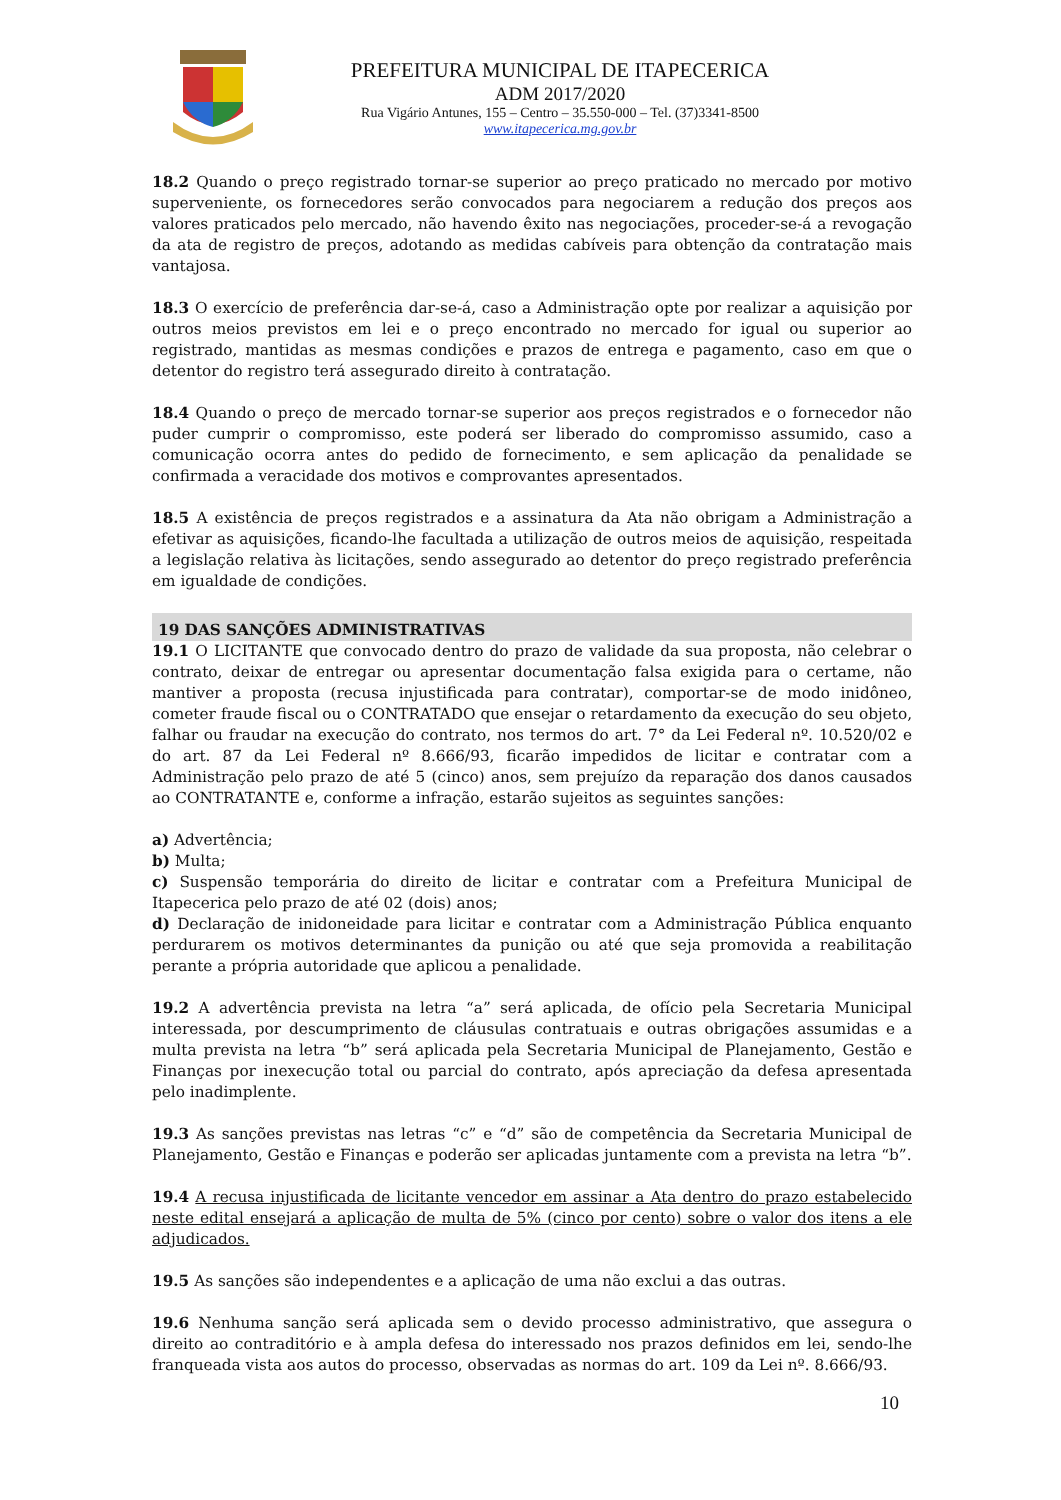PREFEITURA MUNICIPAL DE ITAPECERICA
ADM 2017/2020
Rua Vigário Antunes, 155 – Centro – 35.550-000 – Tel. (37)3341-8500
www.itapecerica.mg.gov.br
18.2 Quando o preço registrado tornar-se superior ao preço praticado no mercado por motivo superveniente, os fornecedores serão convocados para negociarem a redução dos preços aos valores praticados pelo mercado, não havendo êxito nas negociações, proceder-se-á a revogação da ata de registro de preços, adotando as medidas cabíveis para obtenção da contratação mais vantajosa.
18.3 O exercício de preferência dar-se-á, caso a Administração opte por realizar a aquisição por outros meios previstos em lei e o preço encontrado no mercado for igual ou superior ao registrado, mantidas as mesmas condições e prazos de entrega e pagamento, caso em que o detentor do registro terá assegurado direito à contratação.
18.4 Quando o preço de mercado tornar-se superior aos preços registrados e o fornecedor não puder cumprir o compromisso, este poderá ser liberado do compromisso assumido, caso a comunicação ocorra antes do pedido de fornecimento, e sem aplicação da penalidade se confirmada a veracidade dos motivos e comprovantes apresentados.
18.5 A existência de preços registrados e a assinatura da Ata não obrigam a Administração a efetivar as aquisições, ficando-lhe facultada a utilização de outros meios de aquisição, respeitada a legislação relativa às licitações, sendo assegurado ao detentor do preço registrado preferência em igualdade de condições.
19 DAS SANÇÕES ADMINISTRATIVAS
19.1 O LICITANTE que convocado dentro do prazo de validade da sua proposta, não celebrar o contrato, deixar de entregar ou apresentar documentação falsa exigida para o certame, não mantiver a proposta (recusa injustificada para contratar), comportar-se de modo inidôneo, cometer fraude fiscal ou o CONTRATADO que ensejar o retardamento da execução do seu objeto, falhar ou fraudar na execução do contrato, nos termos do art. 7° da Lei Federal nº. 10.520/02 e do art. 87 da Lei Federal nº 8.666/93, ficarão impedidos de licitar e contratar com a Administração pelo prazo de até 5 (cinco) anos, sem prejuízo da reparação dos danos causados ao CONTRATANTE e, conforme a infração, estarão sujeitos as seguintes sanções:
a) Advertência;
b) Multa;
c) Suspensão temporária do direito de licitar e contratar com a Prefeitura Municipal de Itapecerica pelo prazo de até 02 (dois) anos;
d) Declaração de inidoneidade para licitar e contratar com a Administração Pública enquanto perdurarem os motivos determinantes da punição ou até que seja promovida a reabilitação perante a própria autoridade que aplicou a penalidade.
19.2 A advertência prevista na letra “a” será aplicada, de ofício pela Secretaria Municipal interessada, por descumprimento de cláusulas contratuais e outras obrigações assumidas e a multa prevista na letra “b” será aplicada pela Secretaria Municipal de Planejamento, Gestão e Finanças por inexecução total ou parcial do contrato, após apreciação da defesa apresentada pelo inadimplente.
19.3 As sanções previstas nas letras “c” e “d” são de competência da Secretaria Municipal de Planejamento, Gestão e Finanças e poderão ser aplicadas juntamente com a prevista na letra “b”.
19.4 A recusa injustificada de licitante vencedor em assinar a Ata dentro do prazo estabelecido neste edital ensejará a aplicação de multa de 5% (cinco por cento) sobre o valor dos itens a ele adjudicados.
19.5 As sanções são independentes e a aplicação de uma não exclui a das outras.
19.6 Nenhuma sanção será aplicada sem o devido processo administrativo, que assegura o direito ao contraditório e à ampla defesa do interessado nos prazos definidos em lei, sendo-lhe franqueada vista aos autos do processo, observadas as normas do art. 109 da Lei nº. 8.666/93.
10